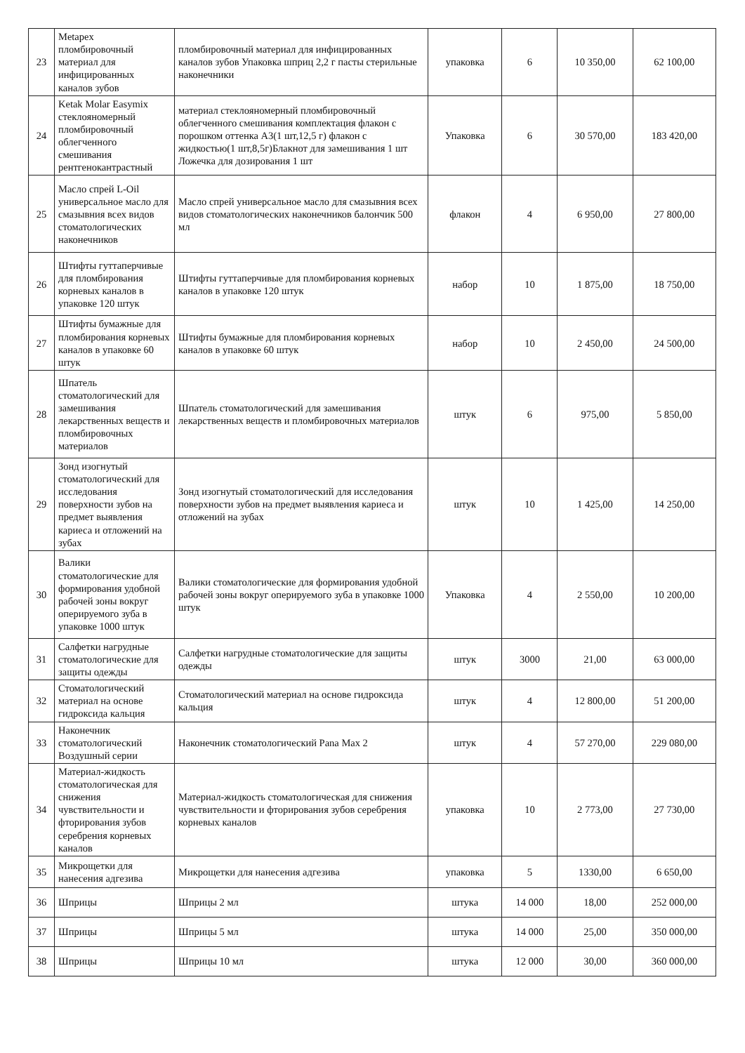| 23 | Metapex пломбировочный материал для инфицированных каналов зубов | пломбировочный материал для инфицированных каналов зубов Упаковка шприц 2,2 г пасты стерильные наконечники | упаковка | 6 | 10 350,00 | 62 100,00 |
| 24 | Ketak Molar Easymix стеклояномерный пломбировочный облегченного смешивания рентгенокантрастный | материал стеклояномерный пломбировочный облегченного смешивания комплектация флакон с порошком оттенка А3(1 шт,12,5 г) флакон с жидкостью(1 шт,8,5г)Блакнот для замешивания 1 шт Ложечка для дозирования 1 шт | Упаковка | 6 | 30 570,00 | 183 420,00 |
| 25 | Масло спрей L-Oil универсальное масло для смазывния всех видов стоматологических наконечников | Масло спрей универсальное масло для смазывния всех видов стоматологических наконечников балончик 500 мл | флакон | 4 | 6 950,00 | 27 800,00 |
| 26 | Штифты гуттаперчивые для пломбирования корневых каналов в упаковке 120 штук | Штифты гуттаперчивые для пломбирования корневых каналов в упаковке 120 штук | набор | 10 | 1 875,00 | 18 750,00 |
| 27 | Штифты бумажные для пломбирования корневых каналов в упаковке 60 штук | Штифты бумажные для пломбирования корневых каналов в упаковке 60 штук | набор | 10 | 2 450,00 | 24 500,00 |
| 28 | Шпатель стоматологический для замешивания лекарственных веществ и пломбировочных материалов | Шпатель стоматологический для замешивания лекарственных веществ и пломбировочных материалов | штук | 6 | 975,00 | 5 850,00 |
| 29 | Зонд изогнутый стоматологический для исследования поверхности зубов на предмет выявления кариеса и отложений на зубах | Зонд изогнутый стоматологический для исследования поверхности зубов на предмет выявления кариеса и отложений на зубах | штук | 10 | 1 425,00 | 14 250,00 |
| 30 | Валики стоматологические для формирования удобной рабочей зоны вокруг оперируемого зуба в упаковке 1000 штук | Валики стоматологические для формирования удобной рабочей зоны вокруг оперируемого зуба в упаковке 1000 штук | Упаковка | 4 | 2 550,00 | 10 200,00 |
| 31 | Салфетки нагрудные стоматологические для защиты одежды | Салфетки нагрудные стоматологические для защиты одежды | штук | 3000 | 21,00 | 63 000,00 |
| 32 | Стоматологический материал на основе гидроксида кальция | Стоматологический материал на основе гидроксида кальция | штук | 4 | 12 800,00 | 51 200,00 |
| 33 | Наконечник стоматологический Воздушный серии | Наконечник стоматологический Pana Max 2 | штук | 4 | 57 270,00 | 229 080,00 |
| 34 | Материал-жидкость стоматологическая для снижения чувствительности и фторирования зубов серебрения корневых каналов | Материал-жидкость стоматологическая для снижения чувствительности и фторирования зубов серебрения корневых каналов | упаковка | 10 | 2 773,00 | 27 730,00 |
| 35 | Микрощетки для нанесения адгезива | Микрощетки для нанесения адгезива | упаковка | 5 | 1330,00 | 6 650,00 |
| 36 | Шприцы | Шприцы 2 мл | штука | 14 000 | 18,00 | 252 000,00 |
| 37 | Шприцы | Шприцы 5 мл | штука | 14 000 | 25,00 | 350 000,00 |
| 38 | Шприцы | Шприцы 10 мл | штука | 12 000 | 30,00 | 360 000,00 |